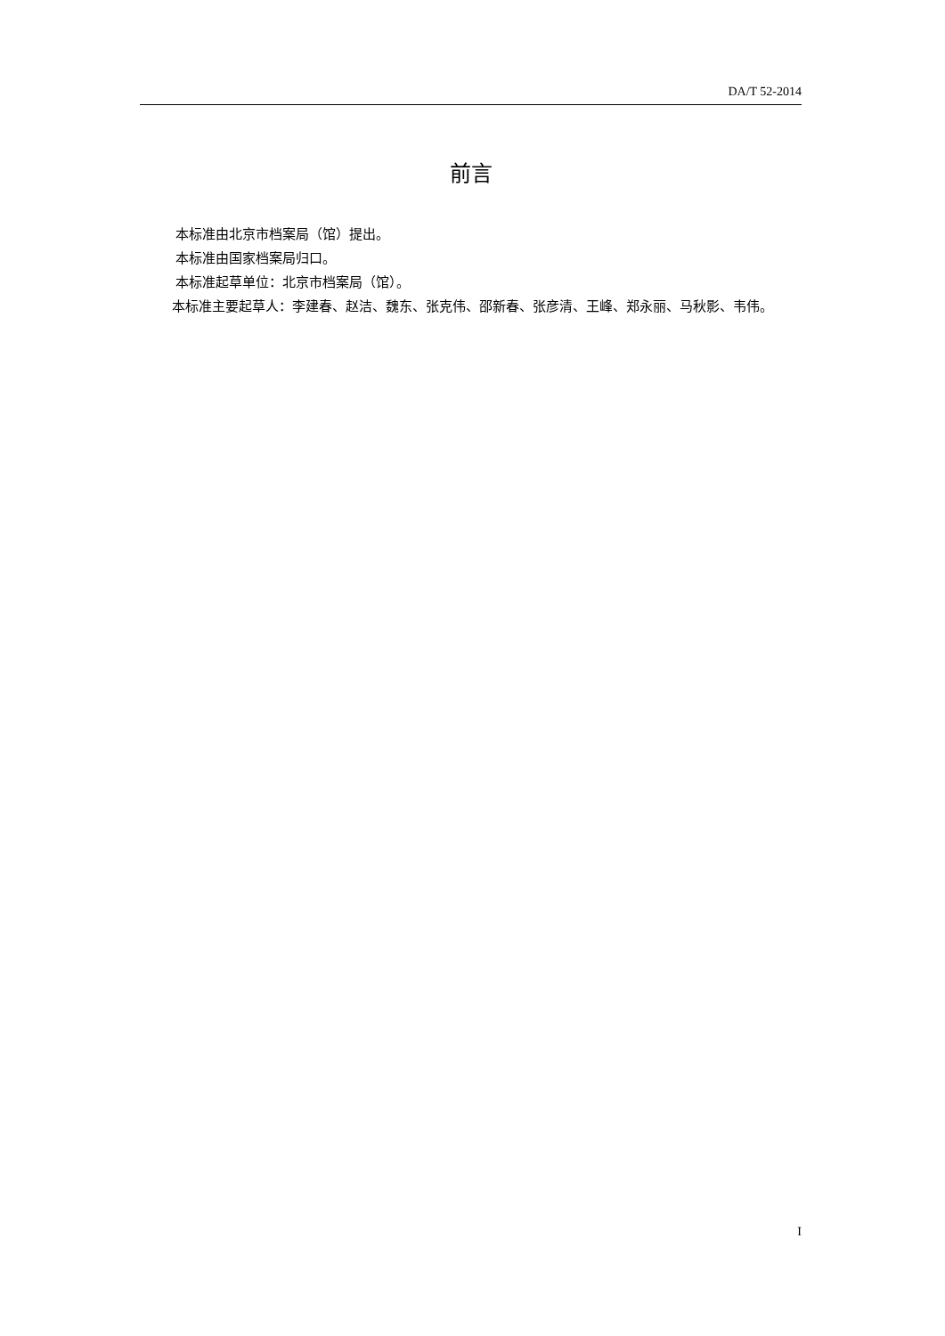DA/T 52-2014
前言
本标准由北京市档案局（馆）提出。
本标准由国家档案局归口。
本标准起草单位：北京市档案局（馆）。
本标准主要起草人：李建春、赵洁、魏东、张克伟、邵新春、张彦清、王峰、郑永丽、马秋影、韦伟。
I